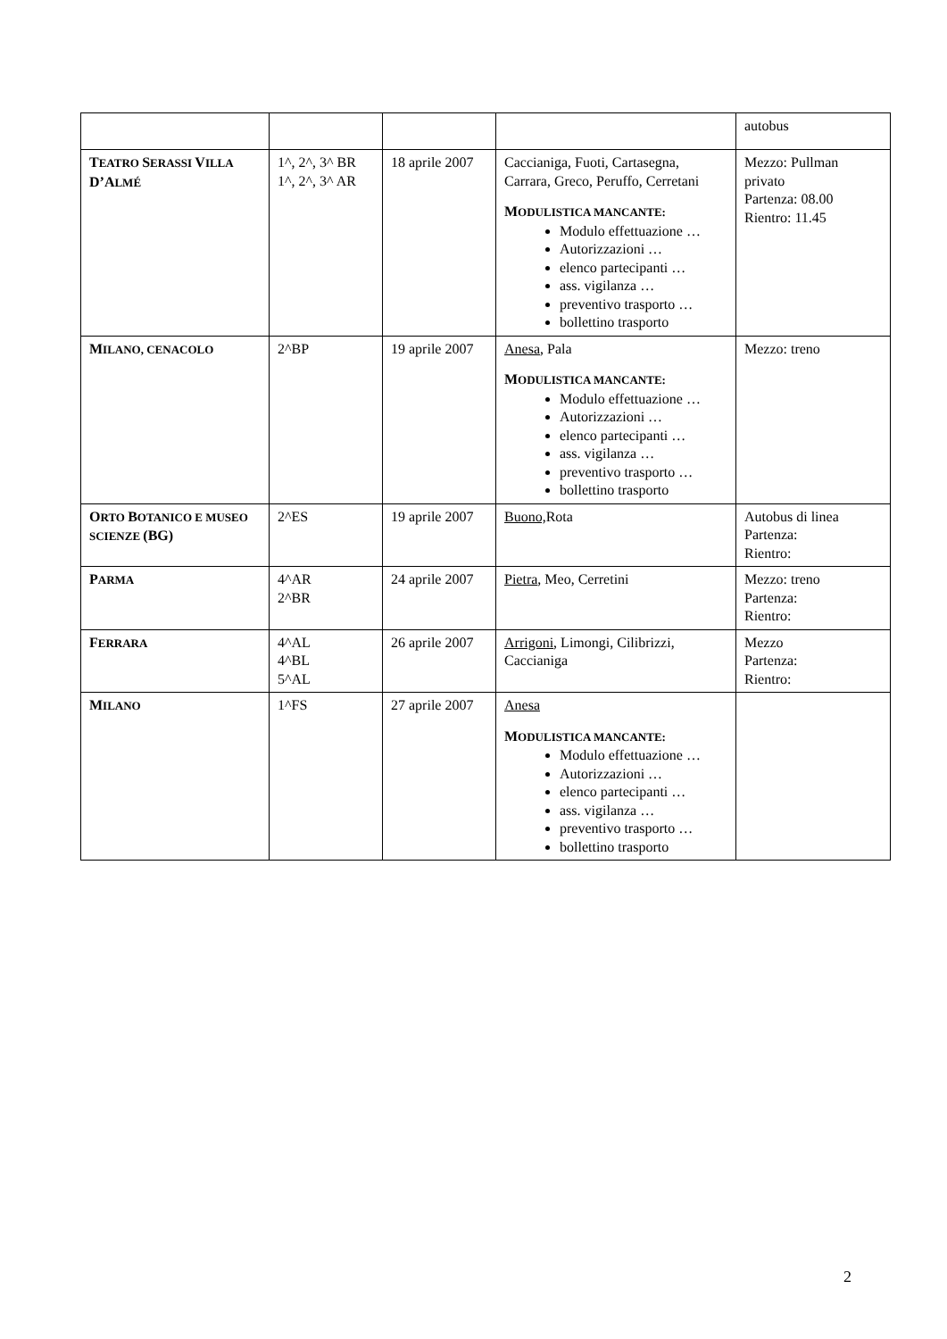| | | | | autobus |
| T EATRO S ERASSI V ILLA D’A LMÉ | 1^, 2^, 3^ BR 1^, 2^, 3^ AR | 18 aprile 2007 | Caccianiga, Fuoti, Cartasegna, Carrara, Greco, Peruffo, Cerretani M ODULISTICA MANCANTE: Modulo effettuazione … Autorizzazioni … elenco partecipanti … ass. vigilanza … preventivo trasporto … bollettino trasporto | Mezzo: Pullman privato Partenza: 08.00 Rientro: 11.45 |
| M ILANO, CENACOLO | 2^BP | 19 aprile 2007 | Anesa, Pala M ODULISTICA MANCANTE: Modulo effettuazione … Autorizzazioni … elenco partecipanti … ass. vigilanza … preventivo trasporto … bollettino trasporto | Mezzo: treno |
| O RTO B OTANICO E MUSEO SCIENZE (BG) | 2^ES | 19 aprile 2007 | Buono, Rota | Autobus di linea Partenza: Rientro: |
| P ARMA | 4^AR 2^BR | 24 aprile 2007 | Pietra , Meo, Cerretini | Mezzo: treno Partenza: Rientro: |
| F ERRARA | 4^AL 4^BL 5^AL | 26 aprile 2007 | Arrigoni , Limongi, Cilibrizzi, Caccianiga | Mezzo Partenza: Rientro: |
| M ILANO | 1^FS | 27 aprile 2007 | Anesa M ODULISTICA MANCANTE: Modulo effettuazione … Autorizzazioni … elenco partecipanti … ass. vigilanza … preventivo trasporto … bollettino trasporto | |
2